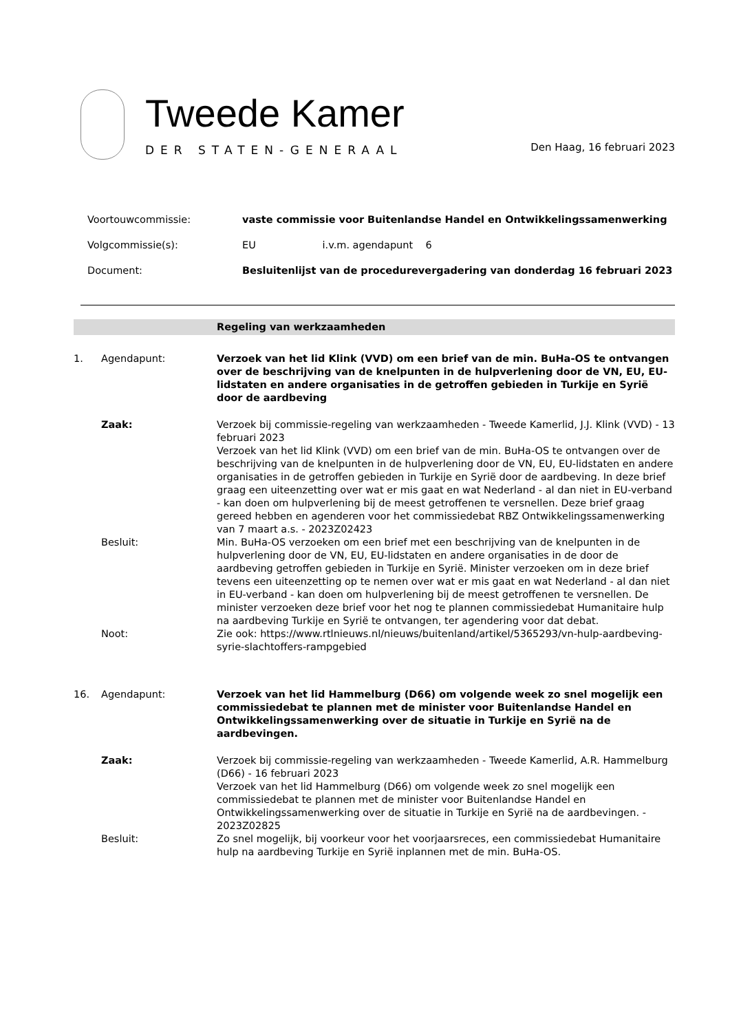Tweede Kamer
DER STATEN-GENERAAL
Den Haag, 16 februari 2023
Voortouwcommissie:
vaste commissie voor Buitenlandse Handel en Ontwikkelingssamenwerking
Volgcommissie(s):
EU i.v.m. agendapunt 6
Document:
Besluitenlijst van de procedurevergadering van donderdag 16 februari 2023
Regeling van werkzaamheden
1.
Agendapunt:
Verzoek van het lid Klink (VVD) om een brief van de min. BuHa-OS te ontvangen over de beschrijving van de knelpunten in de hulpverlening door de VN, EU, EU-lidstaten en andere organisaties in de getroffen gebieden in Turkije en Syrië door de aardbeving
Zaak:
Verzoek bij commissie-regeling van werkzaamheden - Tweede Kamerlid, J.J. Klink (VVD) - 13 februari 2023
Verzoek van het lid Klink (VVD) om een brief van de min. BuHa-OS te ontvangen over de beschrijving van de knelpunten in de hulpverlening door de VN, EU, EU-lidstaten en andere organisaties in de getroffen gebieden in Turkije en Syrië door de aardbeving. In deze brief graag een uiteenzetting over wat er mis gaat en wat Nederland - al dan niet in EU-verband - kan doen om hulpverlening bij de meest getroffenen te versnellen. Deze brief graag gereed hebben en agenderen voor het commissiedebat RBZ Ontwikkelingssamenwerking van 7 maart a.s. - 2023Z02423
Besluit:
Min. BuHa-OS verzoeken om een brief met een beschrijving van de knelpunten in de hulpverlening door de VN, EU, EU-lidstaten en andere organisaties in de door de aardbeving getroffen gebieden in Turkije en Syrië. Minister verzoeken om in deze brief tevens een uiteenzetting op te nemen over wat er mis gaat en wat Nederland - al dan niet in EU-verband - kan doen om hulpverlening bij de meest getroffenen te versnellen. De minister verzoeken deze brief voor het nog te plannen commissiedebat Humanitaire hulp na aardbeving Turkije en Syrië te ontvangen, ter agendering voor dat debat.
Noot:
Zie ook: https://www.rtlnieuws.nl/nieuws/buitenland/artikel/5365293/vn-hulp-aardbeving-syrie-slachtoffers-rampgebied
16.
Agendapunt:
Verzoek van het lid Hammelburg (D66) om volgende week zo snel mogelijk een commissiedebat te plannen met de minister voor Buitenlandse Handel en Ontwikkelingssamenwerking over de situatie in Turkije en Syrië na de aardbevingen.
Zaak:
Verzoek bij commissie-regeling van werkzaamheden - Tweede Kamerlid, A.R. Hammelburg (D66) - 16 februari 2023
Verzoek van het lid Hammelburg (D66) om volgende week zo snel mogelijk een commissiedebat te plannen met de minister voor Buitenlandse Handel en Ontwikkelingssamenwerking over de situatie in Turkije en Syrië na de aardbevingen. - 2023Z02825
Besluit:
Zo snel mogelijk, bij voorkeur voor het voorjaarsreces, een commissiedebat Humanitaire hulp na aardbeving Turkije en Syrië inplannen met de min. BuHa-OS.